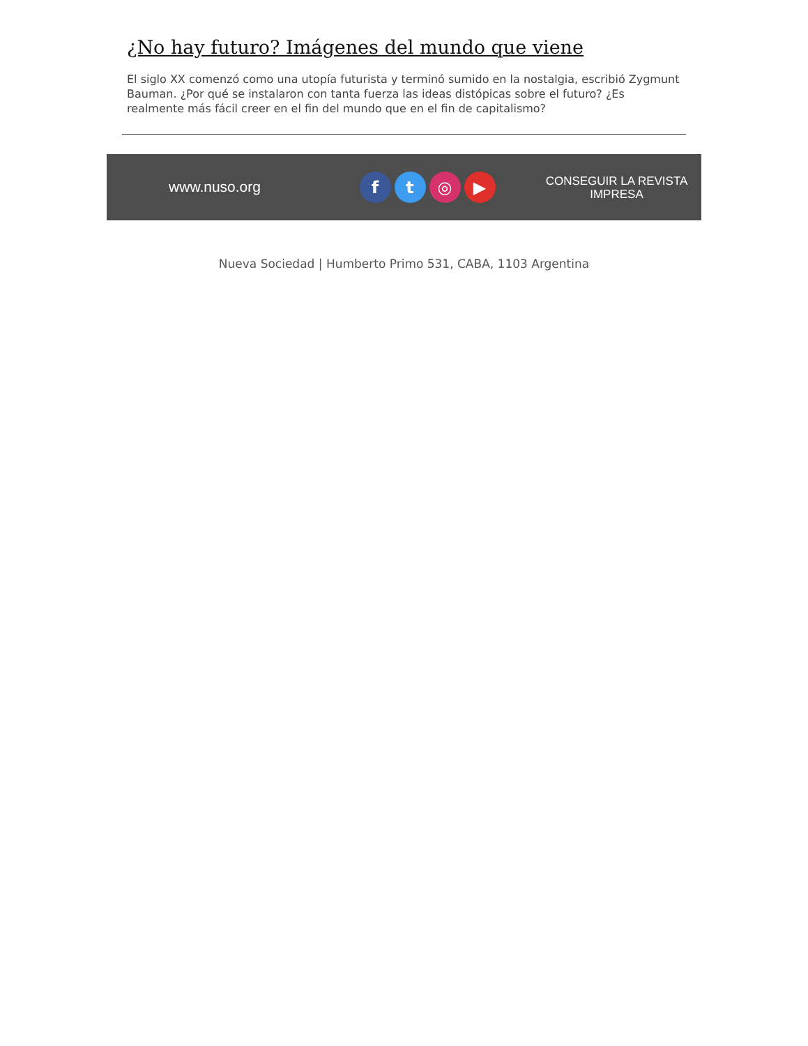¿No hay futuro? Imágenes del mundo que viene
El siglo XX comenzó como una utopía futurista y terminó sumido en la nostalgia, escribió Zygmunt Bauman. ¿Por qué se instalaron con tanta fuerza las ideas distópicas sobre el futuro? ¿Es realmente más fácil creer en el fin del mundo que en el fin de capitalismo?
www.nuso.org
f t ◎ ▶
CONSEGUIR LA REVISTA
IMPRESA
Nueva Sociedad | Humberto Primo 531, CABA, 1103 Argentina